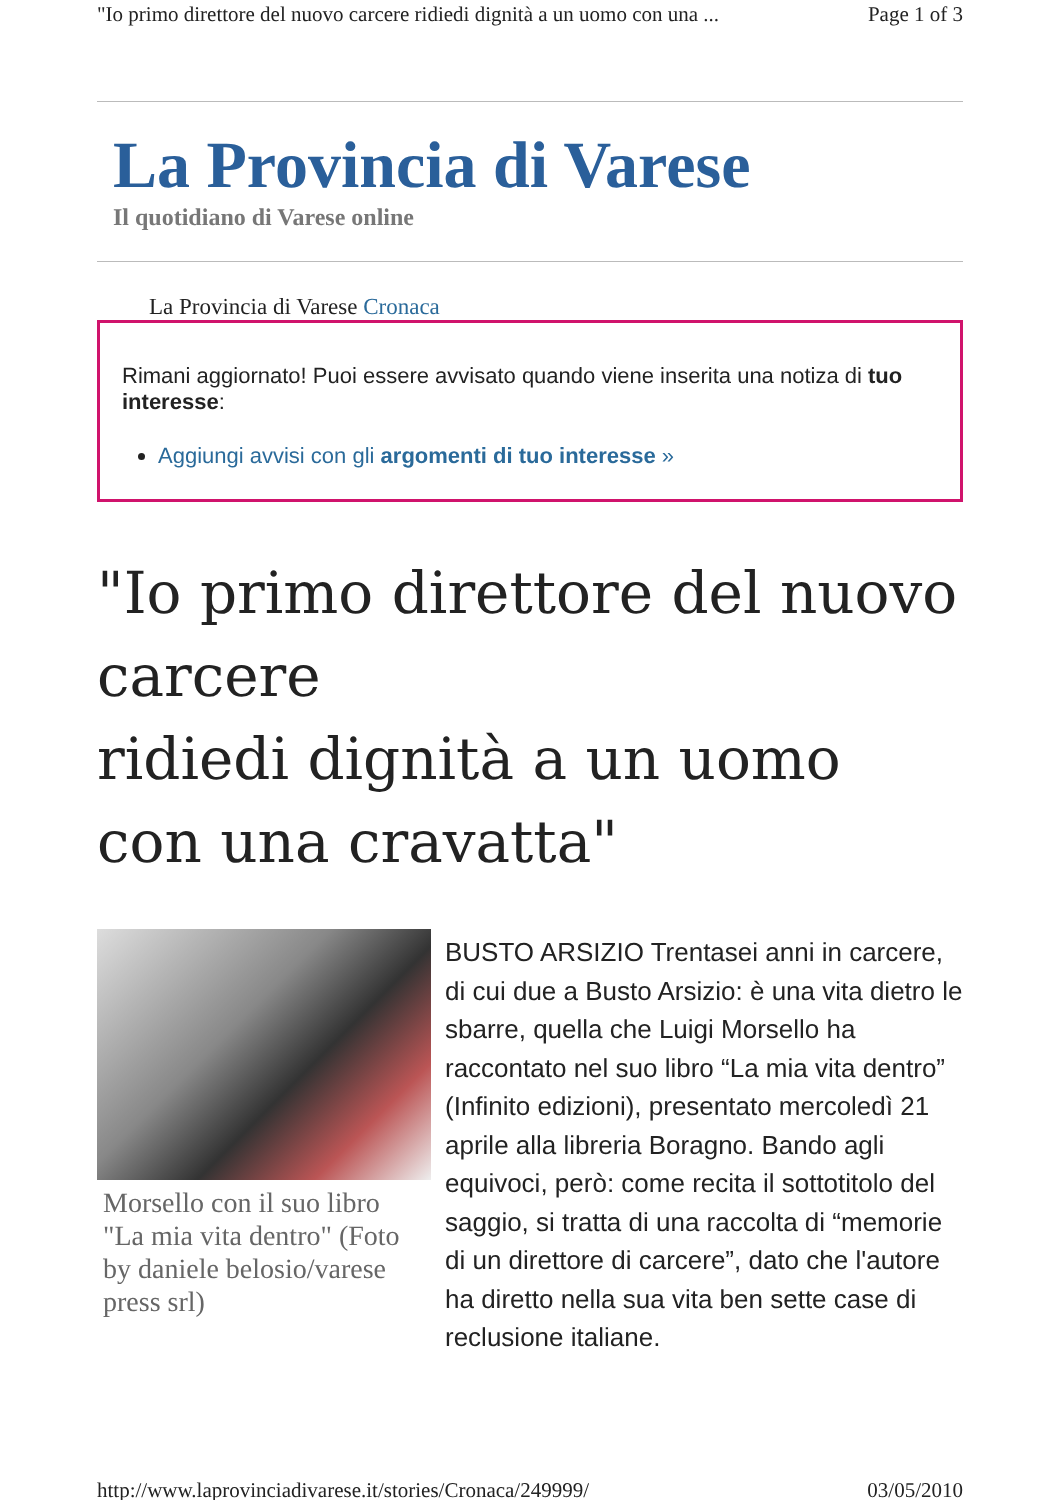"Io primo direttore del nuovo carcere ridiedi dignità a un uomo con una ... Page 1 of 3
La Provincia di Varese
Il quotidiano di Varese online
La Provincia di Varese Cronaca
Rimani aggiornato! Puoi essere avvisato quando viene inserita una notiza di tuo interesse:
Aggiungi avvisi con gli argomenti di tuo interesse »
"Io primo direttore del nuovo carcere
ridiedi dignità a un uomo con una cravatta"
Morsello con il suo libro "La mia vita dentro" (Foto by daniele belosio/varese press srl)
BUSTO ARSIZIO Trentasei anni in carcere, di cui due a Busto Arsizio: è una vita dietro le sbarre, quella che Luigi Morsello ha raccontato nel suo libro “La mia vita dentro” (Infinito edizioni), presentato mercoledì 21 aprile alla libreria Boragno. Bando agli equivoci, però: come recita il sottotitolo del saggio, si tratta di una raccolta di “memorie di un direttore di carcere”, dato che l'autore ha diretto nella sua vita ben sette case di reclusione italiane.
http://www.laprovinciadivarese.it/stories/Cronaca/249999/ 03/05/2010